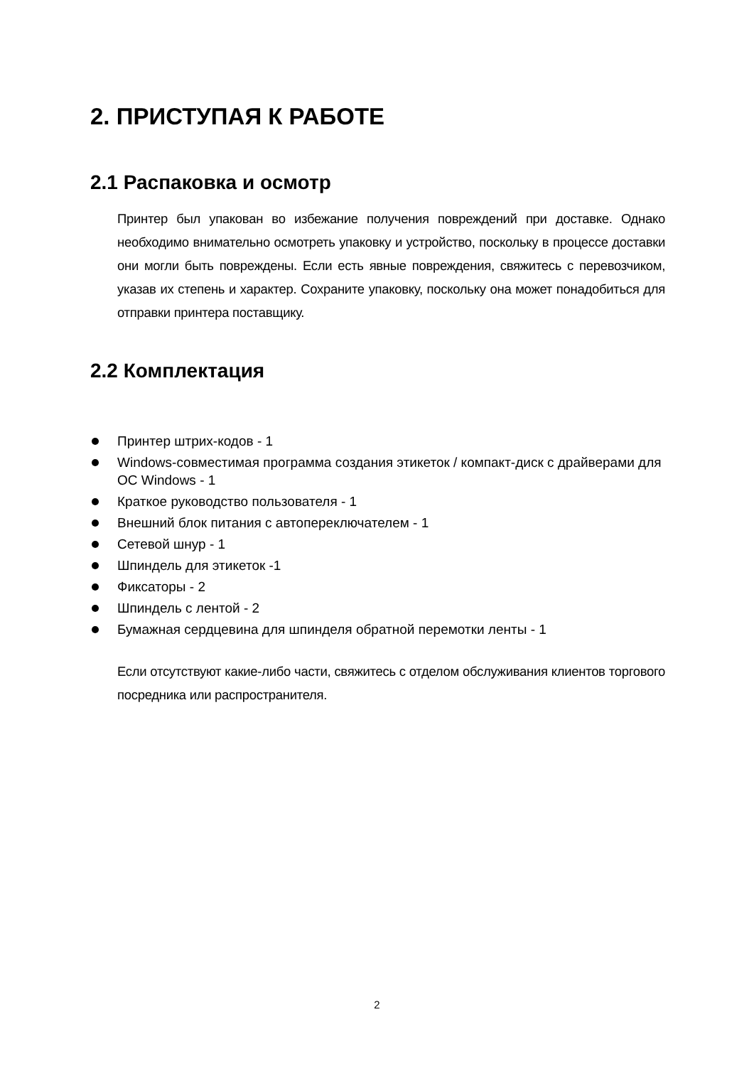2. ПРИСТУПАЯ К РАБОТЕ
2.1 Распаковка и осмотр
Принтер был упакован во избежание получения повреждений при доставке. Однако необходимо внимательно осмотреть упаковку и устройство, поскольку в процессе доставки они могли быть повреждены. Если есть явные повреждения, свяжитесь с перевозчиком, указав их степень и характер. Сохраните упаковку, поскольку она может понадобиться для отправки принтера поставщику.
2.2 Комплектация
Принтер штрих-кодов - 1
Windows-совместимая программа создания этикеток / компакт-диск с драйверами для ОС Windows - 1
Краткое руководство пользователя - 1
Внешний блок питания с автопереключателем - 1
Сетевой шнур - 1
Шпиндель для этикеток -1
Фиксаторы - 2
Шпиндель с лентой - 2
Бумажная сердцевина для шпинделя обратной перемотки ленты - 1
Если отсутствуют какие-либо части, свяжитесь с отделом обслуживания клиентов торгового посредника или распространителя.
2